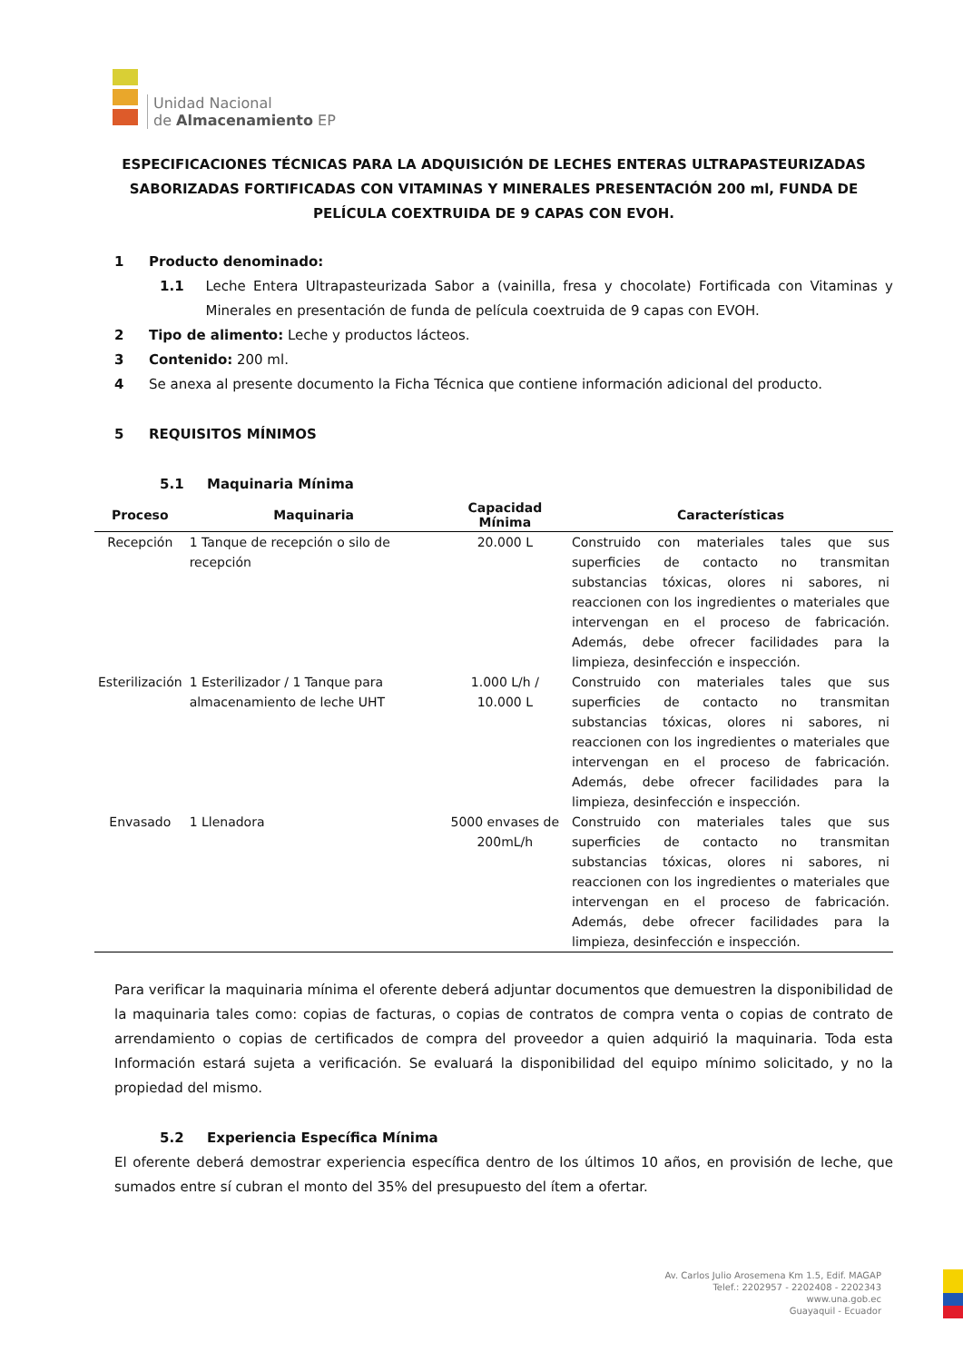Unidad Nacional
de Almacenamiento EP
ESPECIFICACIONES TÉCNICAS PARA LA ADQUISICIÓN DE LECHES ENTERAS ULTRAPASTEURIZADAS SABORIZADAS FORTIFICADAS CON VITAMINAS Y MINERALES PRESENTACIÓN 200 ml, FUNDA DE PELÍCULA COEXTRUIDA DE 9 CAPAS CON EVOH.
1 Producto denominado:
1.1 Leche Entera Ultrapasteurizada Sabor a (vainilla, fresa y chocolate) Fortificada con Vitaminas y Minerales en presentación de funda de película coextruida de 9 capas con EVOH.
2 Tipo de alimento: Leche y productos lácteos.
3 Contenido: 200 ml.
4 Se anexa al presente documento la Ficha Técnica que contiene información adicional del producto.
5 REQUISITOS MÍNIMOS
5.1 Maquinaria Mínima
| Proceso | Maquinaria | Capacidad Mínima | Características |
| --- | --- | --- | --- |
| Recepción | 1 Tanque de recepción o silo de recepción | 20.000 L | Construido con materiales tales que sus superficies de contacto no transmitan substancias tóxicas, olores ni sabores, ni reaccionen con los ingredientes o materiales que intervengan en el proceso de fabricación. Además, debe ofrecer facilidades para la limpieza, desinfección e inspección. |
| Esterilización | 1 Esterilizador / 1 Tanque para almacenamiento de leche UHT | 1.000 L/h / 10.000 L | Construido con materiales tales que sus superficies de contacto no transmitan substancias tóxicas, olores ni sabores, ni reaccionen con los ingredientes o materiales que intervengan en el proceso de fabricación. Además, debe ofrecer facilidades para la limpieza, desinfección e inspección. |
| Envasado | 1 Llenadora | 5000 envases de 200mL/h | Construido con materiales tales que sus superficies de contacto no transmitan substancias tóxicas, olores ni sabores, ni reaccionen con los ingredientes o materiales que intervengan en el proceso de fabricación. Además, debe ofrecer facilidades para la limpieza, desinfección e inspección. |
Para verificar la maquinaria mínima el oferente deberá adjuntar documentos que demuestren la disponibilidad de la maquinaria tales como: copias de facturas, o copias de contratos de compra venta o copias de contrato de arrendamiento o copias de certificados de compra del proveedor a quien adquirió la maquinaria. Toda esta Información estará sujeta a verificación. Se evaluará la disponibilidad del equipo mínimo solicitado, y no la propiedad del mismo.
5.2 Experiencia Específica Mínima
El oferente deberá demostrar experiencia específica dentro de los últimos 10 años, en provisión de leche, que sumados entre sí cubran el monto del 35% del presupuesto del ítem a ofertar.
Av. Carlos Julio Arosemena Km 1.5, Edif. MAGAP
Telef.: 2202957 - 2202408 - 2202343
www.una.gob.ec
Guayaquil - Ecuador